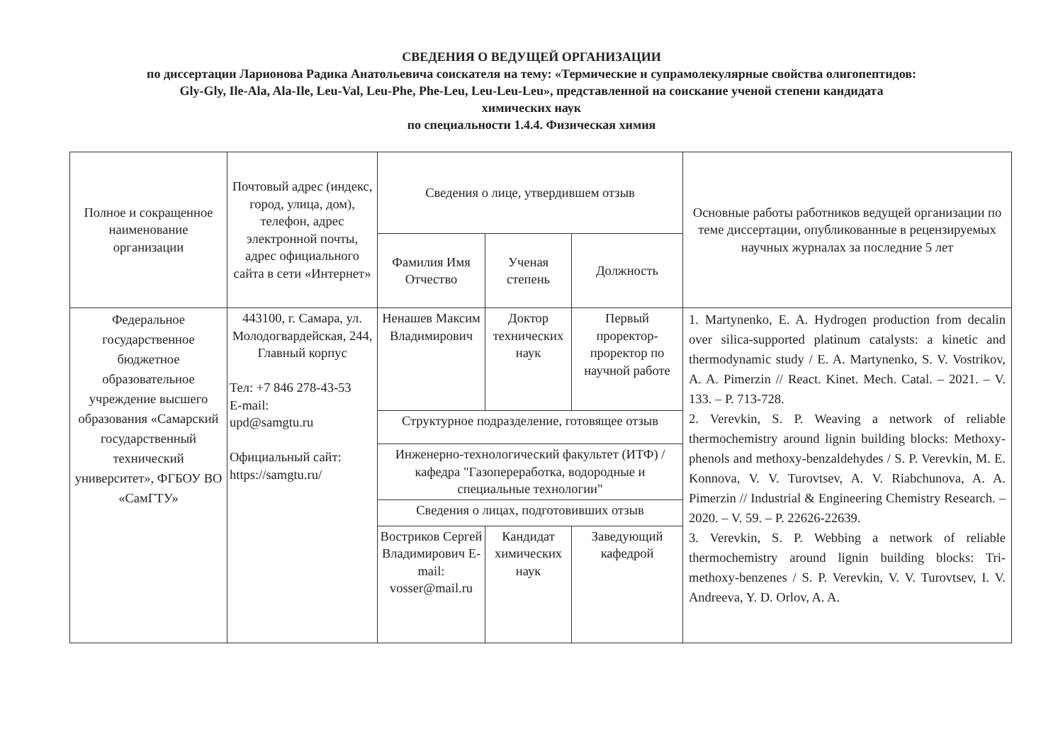СВЕДЕНИЯ О ВЕДУЩЕЙ ОРГАНИЗАЦИИ
по диссертации Ларионова Радика Анатольевича соискателя на тему: «Термические и супрамолекулярные свойства олигопептидов:
Gly-Gly, Ile-Ala, Ala-Ile, Leu-Val, Leu-Phe, Phe-Leu, Leu-Leu-Leu», представленной на соискание ученой степени кандидата
химических наук
по специальности 1.4.4. Физическая химия
| Полное и сокращенное наименование организации | Почтовый адрес (индекс, город, улица, дом), телефон, адрес электронной почты, адрес официального сайта в сети «Интернет» | Сведения о лице, утвердившем отзыв | | | Основные работы работников ведущей организации по теме диссертации, опубликованные в рецензируемых научных журналах за последние 5 лет |
| --- | --- | --- | --- | --- | --- |
| | | Фамилия Имя Отчество | Ученая степень | Должность | |
| Федеральное государственное бюджетное образовательное учреждение высшего образования «Самарский государственный технический университет», ФГБОУ ВО «СамГТУ» | 443100, г. Самара, ул. Молодогвардейская, 244, Главный корпус Тел: +7 846 278-43-53 E-mail: upd@samgtu.ru Официальный сайт: https://samgtu.ru/ | Ненашев Максим Владимирович | Доктор технических наук | Первый проректор-проректор по научной работе | 1. Martynenko, E. A. Hydrogen production from decalin over silica-supported platinum catalysts: a kinetic and thermodynamic study / E. A. Martynenko, S. V. Vostrikov, A. A. Pimerzin // React. Kinet. Mech. Catal. – 2021. – V. 133. – P. 713-728. 2. Verevkin, S. P. Weaving a network of reliable thermochemistry around lignin building blocks: Methoxy-phenols and methoxy-benzaldehydes / S. P. Verevkin, M. E. Konnova, V. V. Turovtsev, A. V. Riabchunova, A. A. Pimerzin // Industrial & Engineering Chemistry Research. – 2020. – V. 59. – P. 22626-22639. 3. Verevkin, S. P. Webbing a network of reliable thermochemistry around lignin building blocks: Tri-methoxy-benzenes / S. P. Verevkin, V. V. Turovtsev, I. V. Andreeva, Y. D. Orlov, A. A. |
| | | Структурное подразделение, готовящее отзыв | | | |
| | | Инженерно-технологический факультет (ИТФ) / кафедра "Газопереработка, водородные и специальные технологии" | | | |
| | | Сведения о лицах, подготовивших отзыв | | | |
| | | Востриков Сергей Владимирович E-mail: vosser@mail.ru | Кандидат химических наук | Заведующий кафедрой | |